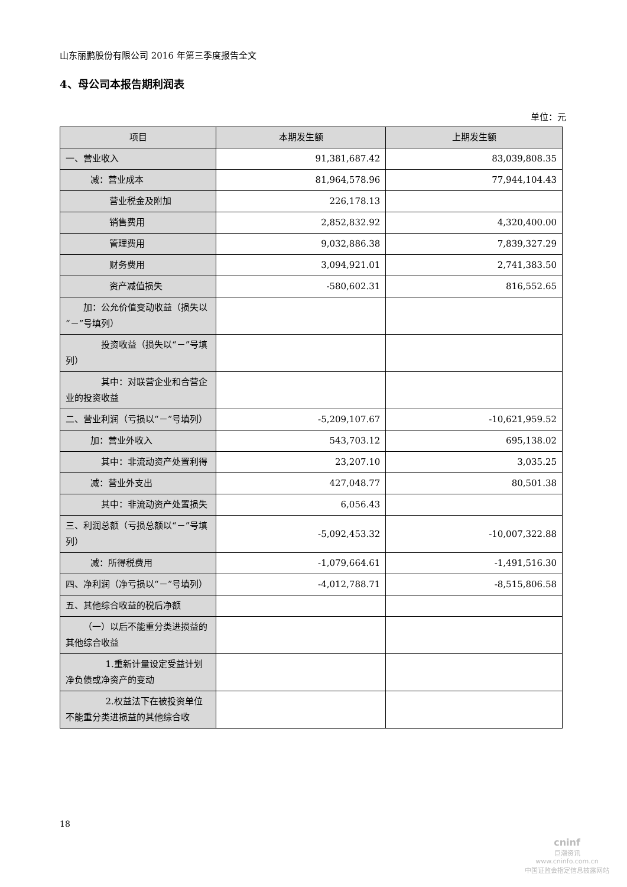山东丽鹏股份有限公司 2016 年第三季度报告全文
4、母公司本报告期利润表
单位：元
| 项目 | 本期发生额 | 上期发生额 |
| --- | --- | --- |
| 一、营业收入 | 91,381,687.42 | 83,039,808.35 |
| 减：营业成本 | 81,964,578.96 | 77,944,104.43 |
| 营业税金及附加 | 226,178.13 | |
| 销售费用 | 2,852,832.92 | 4,320,400.00 |
| 管理费用 | 9,032,886.38 | 7,839,327.29 |
| 财务费用 | 3,094,921.01 | 2,741,383.50 |
| 资产减值损失 | -580,602.31 | 816,552.65 |
| 加：公允价值变动收益（损失以“－”号填列） | | |
| 投资收益（损失以“－”号填列） | | |
| 其中：对联营企业和合营企业的投资收益 | | |
| 二、营业利润（亏损以“－”号填列） | -5,209,107.67 | -10,621,959.52 |
| 加：营业外收入 | 543,703.12 | 695,138.02 |
| 其中：非流动资产处置利得 | 23,207.10 | 3,035.25 |
| 减：营业外支出 | 427,048.77 | 80,501.38 |
| 其中：非流动资产处置损失 | 6,056.43 | |
| 三、利润总额（亏损总额以“－”号填列） | -5,092,453.32 | -10,007,322.88 |
| 减：所得税费用 | -1,079,664.61 | -1,491,516.30 |
| 四、净利润（净亏损以“－”号填列） | -4,012,788.71 | -8,515,806.58 |
| 五、其他综合收益的税后净额 | | |
| （一）以后不能重分类进损益的其他综合收益 | | |
| 1.重新计量设定受益计划净负债或净资产的变动 | | |
| 2.权益法下在被投资单位不能重分类进损益的其他综合收 | | |
18
cninf
巨潮资讯
www.cninfo.com.cn
中国证监会指定信息披露网站